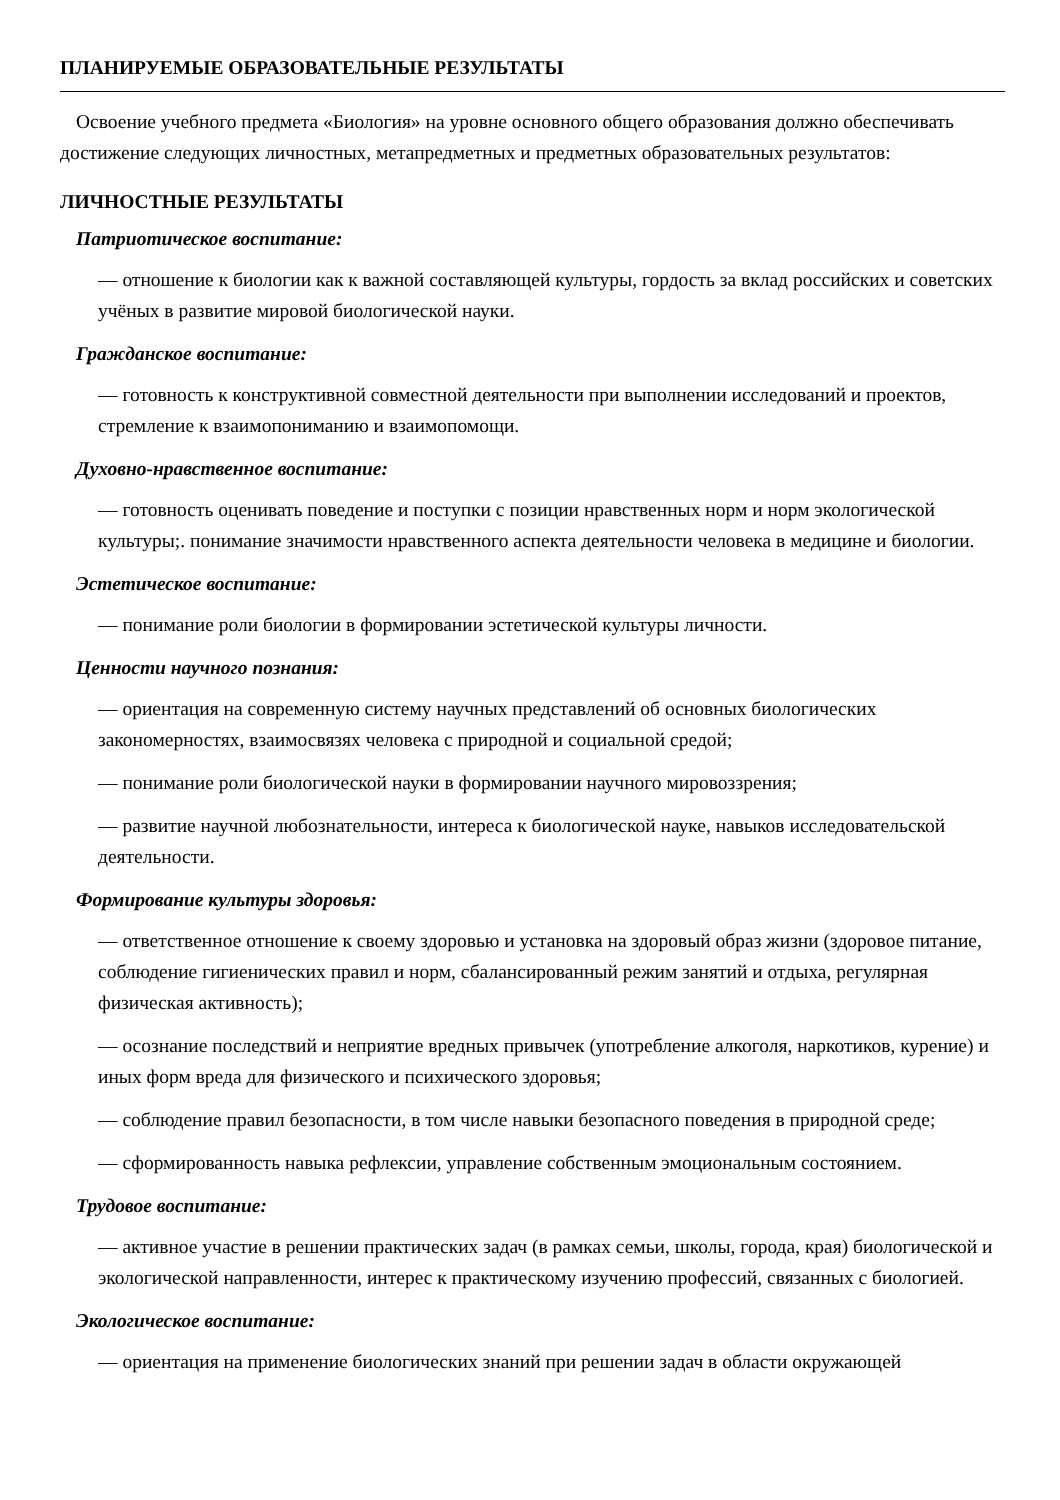ПЛАНИРУЕМЫЕ ОБРАЗОВАТЕЛЬНЫЕ РЕЗУЛЬТАТЫ
Освоение учебного предмета «Биология» на уровне основного общего образования должно обеспечивать достижение следующих личностных, метапредметных и предметных образовательных результатов:
ЛИЧНОСТНЫЕ РЕЗУЛЬТАТЫ
Патриотическое воспитание:
— отношение к биологии как к важной составляющей культуры, гордость за вклад российских и советских учёных в развитие мировой биологической науки.
Гражданское воспитание:
— готовность к конструктивной совместной деятельности при выполнении исследований и проектов, стремление к взаимопониманию и взаимопомощи.
Духовно-нравственное воспитание:
— готовность оценивать поведение и поступки с позиции нравственных норм и норм экологической культуры;. понимание значимости нравственного аспекта деятельности человека в медицине и биологии.
Эстетическое воспитание:
— понимание роли биологии в формировании эстетической культуры личности.
Ценности научного познания:
— ориентация на современную систему научных представлений об основных биологических закономерностях, взаимосвязях человека с природной и социальной средой;
— понимание роли биологической науки в формировании научного мировоззрения;
— развитие научной любознательности, интереса к биологической науке, навыков исследовательской деятельности.
Формирование культуры здоровья:
— ответственное отношение к своему здоровью и установка на здоровый образ жизни (здоровое питание, соблюдение гигиенических правил и норм, сбалансированный режим занятий и отдыха, регулярная физическая активность);
— осознание последствий и неприятие вредных привычек (употребление алкоголя, наркотиков, курение) и иных форм вреда для физического и психического здоровья;
— соблюдение правил безопасности, в том числе навыки безопасного поведения в природной среде;
— сформированность навыка рефлексии, управление собственным эмоциональным состоянием.
Трудовое воспитание:
— активное участие в решении практических задач (в рамках семьи, школы, города, края) биологической и экологической направленности, интерес к практическому изучению профессий, связанных с биологией.
Экологическое воспитание:
— ориентация на применение биологических знаний при решении задач в области окружающей